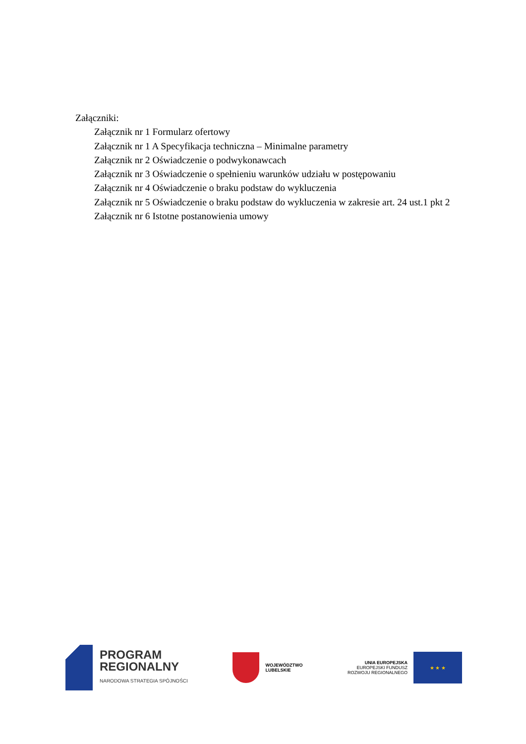Załączniki:
Załącznik nr 1 Formularz ofertowy
Załącznik nr 1 A Specyfikacja techniczna – Minimalne parametry
Załącznik nr 2 Oświadczenie o podwykonawcach
Załącznik nr 3 Oświadczenie o spełnieniu warunków udziału w postępowaniu
Załącznik nr 4 Oświadczenie o braku podstaw do wykluczenia
Załącznik nr 5 Oświadczenie o braku podstaw do wykluczenia w zakresie art. 24 ust.1 pkt 2
Załącznik nr 6 Istotne postanowienia umowy
PROGRAM
REGIONALNY
NARODOWA STRATEGIA SPÓJNOŚCI
WOJEWÓDZTWO
LUBELSKIE
UNIA EUROPEJSKA
EUROPEJSKI FUNDUSZ
ROZWOJU REGIONALNEGO
★ ★ ★